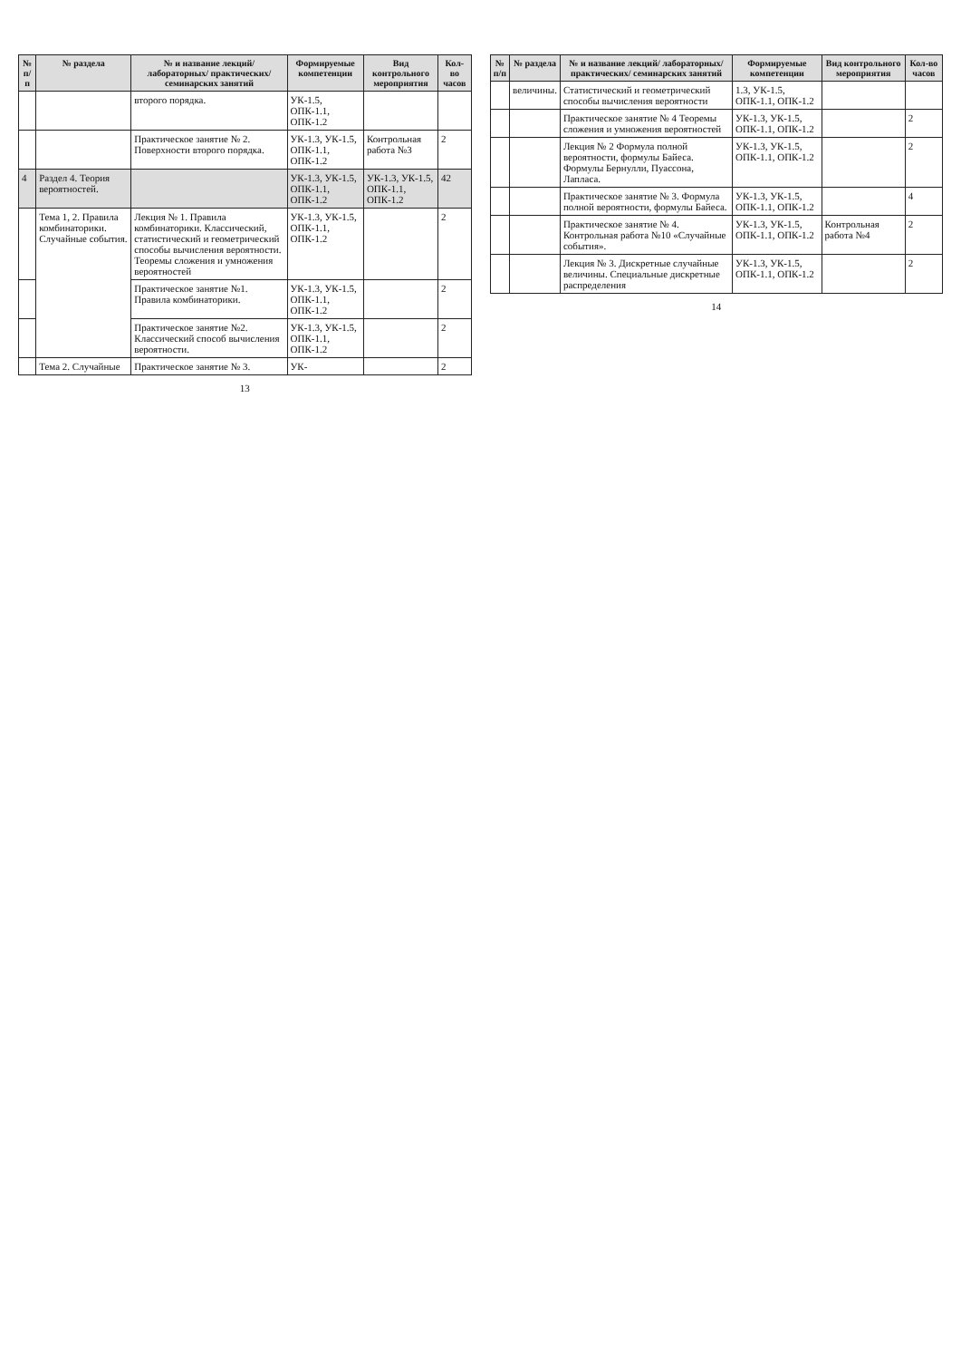| № п/п | № раздела | № и название лекций/ лабораторных/ практических/ семинарских занятий | Формируемые компетенции | Вид контрольного мероприятия | Кол-во часов |
| --- | --- | --- | --- | --- | --- |
| | | второго порядка. | УК-1.5, ОПК-1.1, ОПК-1.2 | | |
| | | Практическое занятие № 2. Поверхности второго порядка. | УК-1.3, УК-1.5, ОПК-1.1, ОПК-1.2 | Контрольная работа №3 | 2 |
| 4 | Раздел 4. Теория вероятностей. | | УК-1.3, УК-1.5, ОПК-1.1, ОПК-1.2 | УК-1.3, УК-1.5, ОПК-1.1, ОПК-1.2 | 42 |
| | Тема 1, 2. Правила комбинаторики. Случайные события. | Лекция № 1. Правила комбинаторики. Классический, статистический и геометрический способы вычисления вероятности. Теоремы сложения и умножения вероятностей | УК-1.3, УК-1.5, ОПК-1.1, ОПК-1.2 | | 2 |
| | | Практическое занятие №1. Правила комбинаторики. | УК-1.3, УК-1.5, ОПК-1.1, ОПК-1.2 | | 2 |
| | | Практическое занятие №2. Классический способ вычисления вероятности. | УК-1.3, УК-1.5, ОПК-1.1, ОПК-1.2 | | 2 |
| | Тема 2. Случайные | Практическое занятие № 3. | УК- | | 2 |
13
| № п/п | № раздела | № и название лекций/ лабораторных/ практических/ семинарских занятий | Формируемые компетенции | Вид контрольного мероприятия | Кол-во часов |
| --- | --- | --- | --- | --- | --- |
| | величины. | Статистический и геометрический способы вычисления вероятности | 1.3, УК-1.5, ОПК-1.1, ОПК-1.2 | | |
| | | Практическое занятие № 4 Теоремы сложения и умножения вероятностей | УК-1.3, УК-1.5, ОПК-1.1, ОПК-1.2 | | 2 |
| | | Лекция № 2 Формула полной вероятности, формулы Байеса. Формулы Бернулли, Пуассона, Лапласа. | УК-1.3, УК-1.5, ОПК-1.1, ОПК-1.2 | | 2 |
| | | Практическое занятие № 3. Формула полной вероятности, формулы Байеса. | УК-1.3, УК-1.5, ОПК-1.1, ОПК-1.2 | | 4 |
| | | Практическое занятие № 4. Контрольная работа №10 «Случайные события». | УК-1.3, УК-1.5, ОПК-1.1, ОПК-1.2 | Контрольная работа №4 | 2 |
| | | Лекция № 3. Дискретные случайные величины. Специальные дискретные распределения | УК-1.3, УК-1.5, ОПК-1.1, ОПК-1.2 | | 2 |
14